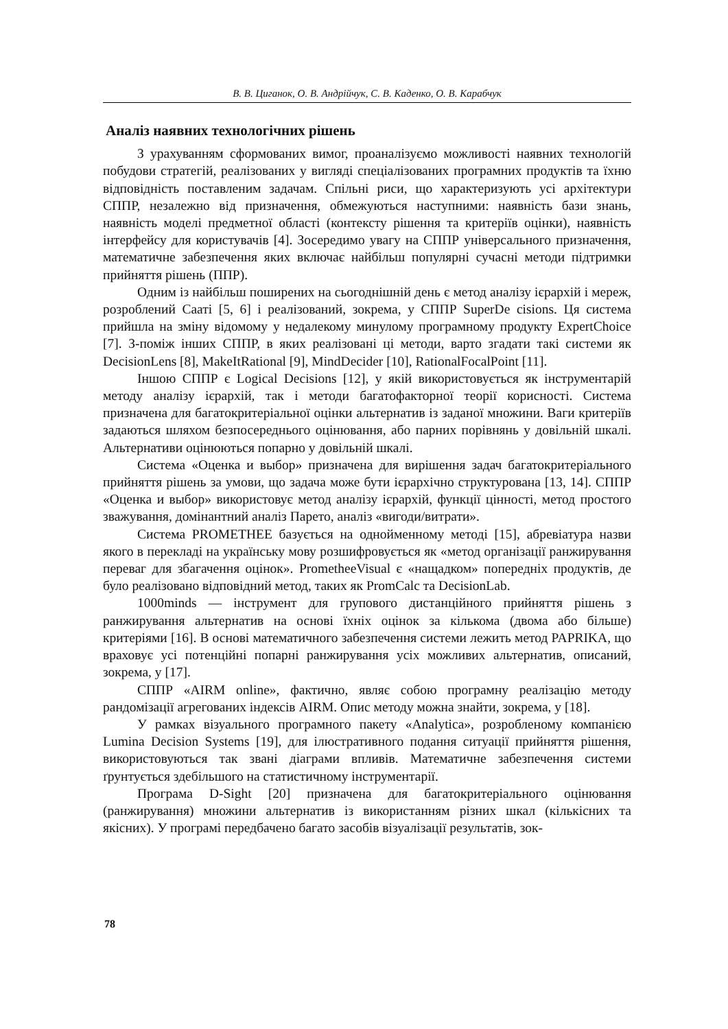В. В. Циганок, О. В. Андрійчук, С. В. Каденко, О. В. Карабчук
Аналіз наявних технологічних рішень
З урахуванням сформованих вимог, проаналізуємо можливості наявних технологій побудови стратегій, реалізованих у вигляді спеціалізованих програмних продуктів та їхню відповідність поставленим задачам. Спільні риси, що характеризують усі архітектури СППР, незалежно від призначення, обмежуються наступними: наявність бази знань, наявність моделі предметної області (контексту рішення та критеріїв оцінки), наявність інтерфейсу для користувачів [4]. Зосередимо увагу на СППР універсального призначення, математичне забезпечення яких включає найбільш популярні сучасні методи підтримки прийняття рішень (ППР).
Одним із найбільш поширених на сьогоднішній день є метод аналізу ієрархій і мереж, розроблений Сааті [5, 6] і реалізований, зокрема, у СППР SuperDe cisions. Ця система прийшла на зміну відомому у недалекому минулому програмному продукту ExpertChoice [7]. З-поміж інших СППР, в яких реалізовані ці методи, варто згадати такі системи як DecisionLens [8], MakeItRational [9], MindDecider [10], RationalFocalPoint [11].
Іншою СППР є Logical Decisions [12], у якій використовується як інструментарій методу аналізу ієрархій, так і методи багатофакторної теорії корисності. Система призначена для багатокритеріальної оцінки альтернатив із заданої множини. Ваги критеріїв задаються шляхом безпосереднього оцінювання, або парних порівнянь у довільній шкалі. Альтернативи оцінюються попарно у довільній шкалі.
Система «Оценка и выбор» призначена для вирішення задач багатокритеріального прийняття рішень за умови, що задача може бути ієрархічно структурована [13, 14]. СППР «Оценка и выбор» використовує метод аналізу ієрархій, функції цінності, метод простого зважування, домінантний аналіз Парето, аналіз «вигоди/витрати».
Система PROMETHEE базується на однойменному методі [15], абревіатура назви якого в перекладі на українську мову розшифровується як «метод організації ранжирування переваг для збагачення оцінок». PrometheeVisual є «нащадком» попередніх продуктів, де було реалізовано відповідний метод, таких як PromCalc та DecisionLab.
1000minds — інструмент для групового дистанційного прийняття рішень з ранжирування альтернатив на основі їхніх оцінок за кількома (двома або більше) критеріями [16]. В основі математичного забезпечення системи лежить метод PAPRIKA, що враховує усі потенційні попарні ранжирування усіх можливих альтернатив, описаний, зокрема, у [17].
СППР «AIRM online», фактично, являє собою програмну реалізацію методу рандомізації агрегованих індексів AIRM. Опис методу можна знайти, зокрема, у [18].
У рамках візуального програмного пакету «Analytica», розробленому компанією Lumina Decision Systems [19], для ілюстративного подання ситуації прийняття рішення, використовуються так звані діаграми впливів. Математичне забезпечення системи ґрунтується здебільшого на статистичному інструментарії.
Програма D-Sight [20] призначена для багатокритеріального оцінювання (ранжирування) множини альтернатив із використанням різних шкал (кількісних та якісних). У програмі передбачено багато засобів візуалізації результатів, зок-
78